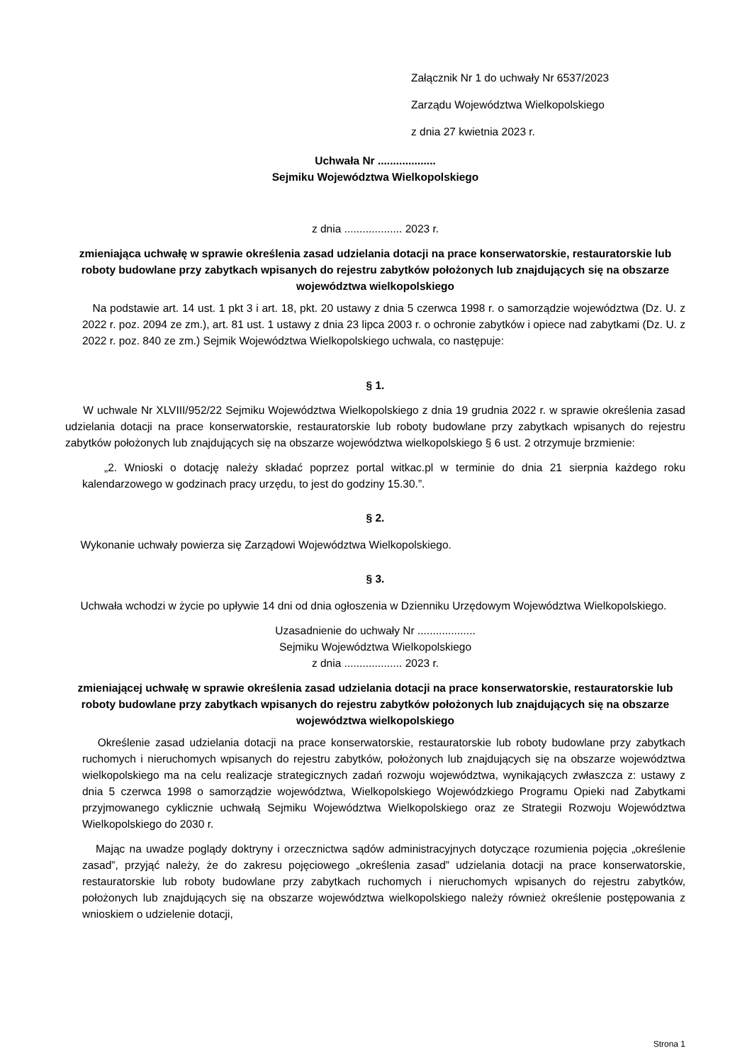Załącznik Nr 1 do uchwały Nr 6537/2023
Zarządu Województwa Wielkopolskiego
z dnia 27 kwietnia 2023 r.
Uchwała Nr ...................
Sejmiku Województwa Wielkopolskiego
z dnia ................... 2023 r.
zmieniająca uchwałę w sprawie określenia zasad udzielania dotacji na prace konserwatorskie, restauratorskie lub roboty budowlane przy zabytkach wpisanych do rejestru zabytków położonych lub znajdujących się na obszarze województwa wielkopolskiego
Na podstawie art. 14 ust. 1 pkt 3 i art. 18, pkt. 20 ustawy z dnia 5 czerwca 1998 r. o samorządzie województwa (Dz. U. z 2022 r. poz. 2094 ze zm.), art. 81 ust. 1 ustawy z dnia 23 lipca 2003 r. o ochronie zabytków i opiece nad zabytkami (Dz. U. z 2022 r. poz. 840 ze zm.) Sejmik Województwa Wielkopolskiego uchwala, co następuje:
§ 1.
W uchwale Nr XLVIII/952/22 Sejmiku Województwa Wielkopolskiego z dnia 19 grudnia 2022 r. w sprawie określenia zasad udzielania dotacji na prace konserwatorskie, restauratorskie lub roboty budowlane przy zabytkach wpisanych do rejestru zabytków położonych lub znajdujących się na obszarze województwa wielkopolskiego § 6 ust. 2 otrzymuje brzmienie:
„2. Wnioski o dotację należy składać poprzez portal witkac.pl w terminie do dnia 21 sierpnia każdego roku kalendarzowego w godzinach pracy urzędu, to jest do godziny 15.30.”.
§ 2.
Wykonanie uchwały powierza się Zarządowi Województwa Wielkopolskiego.
§ 3.
Uchwała wchodzi w życie po upływie 14 dni od dnia ogłoszenia w Dzienniku Urzędowym Województwa Wielkopolskiego.
Uzasadnienie do uchwały Nr ...................
Sejmiku Województwa Wielkopolskiego
z dnia ................... 2023 r.
zmieniającej uchwałę w sprawie określenia zasad udzielania dotacji na prace konserwatorskie, restauratorskie lub roboty budowlane przy zabytkach wpisanych do rejestru zabytków położonych lub znajdujących się na obszarze województwa wielkopolskiego
Określenie zasad udzielania dotacji na prace konserwatorskie, restauratorskie lub roboty budowlane przy zabytkach ruchomych i nieruchomych wpisanych do rejestru zabytków, położonych lub znajdujących się na obszarze województwa wielkopolskiego ma na celu realizacje strategicznych zadań rozwoju województwa, wynikających zwłaszcza z: ustawy z dnia 5 czerwca 1998 o samorządzie województwa, Wielkopolskiego Wojewódzkiego Programu Opieki nad Zabytkami przyjmowanego cyklicznie uchwałą Sejmiku Województwa Wielkopolskiego oraz ze Strategii Rozwoju Województwa Wielkopolskiego do 2030 r.
Mając na uwadze poglądy doktryny i orzecznictwa sądów administracyjnych dotyczące rozumienia pojęcia „określenie zasad”, przyjąć należy, że do zakresu pojęciowego „określenia zasad” udzielania dotacji na prace konserwatorskie, restauratorskie lub roboty budowlane przy zabytkach ruchomych i nieruchomych wpisanych do rejestru zabytków, położonych lub znajdujących się na obszarze województwa wielkopolskiego należy również określenie postępowania z wnioskiem o udzielenie dotacji,
Strona 1